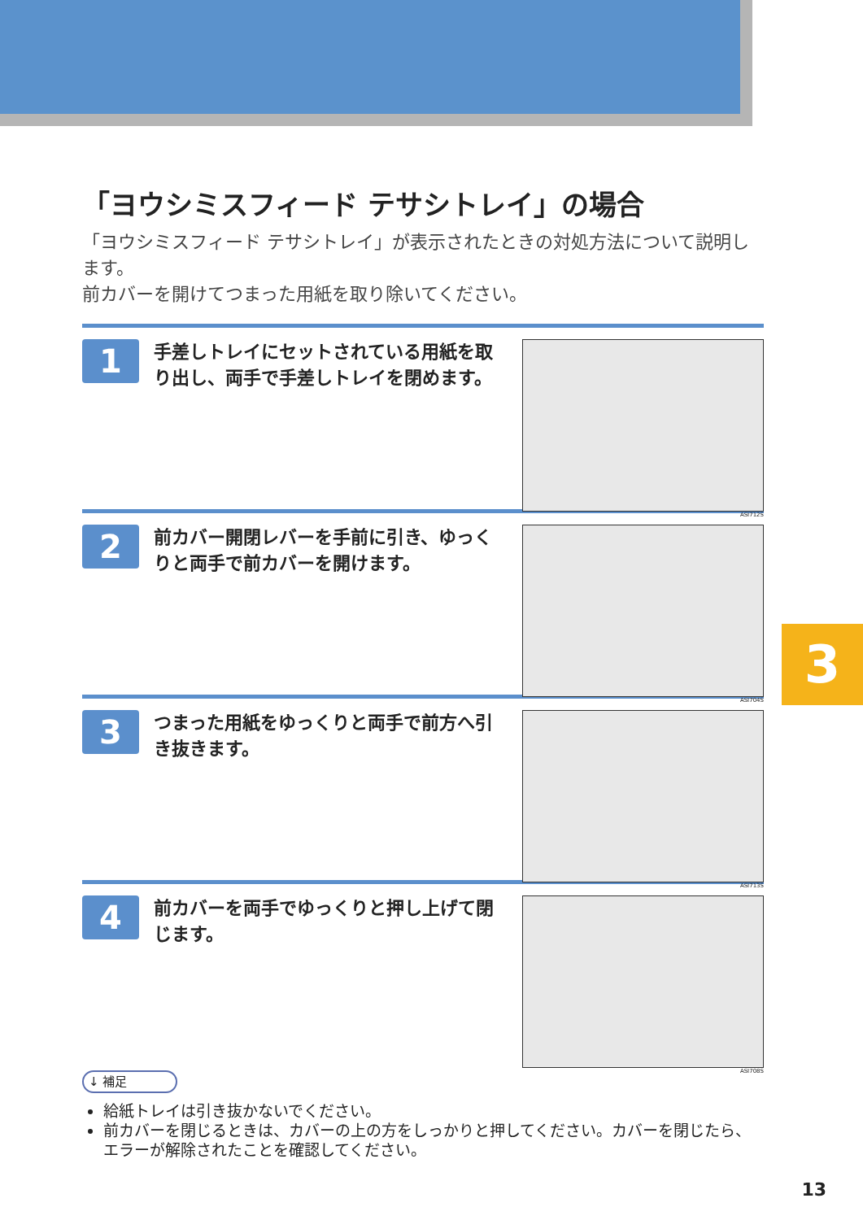3
「ヨウシミスフィード テサシトレイ」の場合
「ヨウシミスフィード テサシトレイ」が表示されたときの対処方法について説明します。
前カバーを開けてつまった用紙を取り除いてください。
1
手差しトレイにセットされている用紙を取り出し、両手で手差しトレイを閉めます。
ASI712S
2
前カバー開閉レバーを手前に引き、ゆっくりと両手で前カバーを開けます。
ASI704S
3
つまった用紙をゆっくりと両手で前方へ引き抜きます。
ASI713S
4
前カバーを両手でゆっくりと押し上げて閉じます。
ASI708S
↓ 補足
給紙トレイは引き抜かないでください。
前カバーを閉じるときは、カバーの上の方をしっかりと押してください。カバーを閉じたら、エラーが解除されたことを確認してください。
13